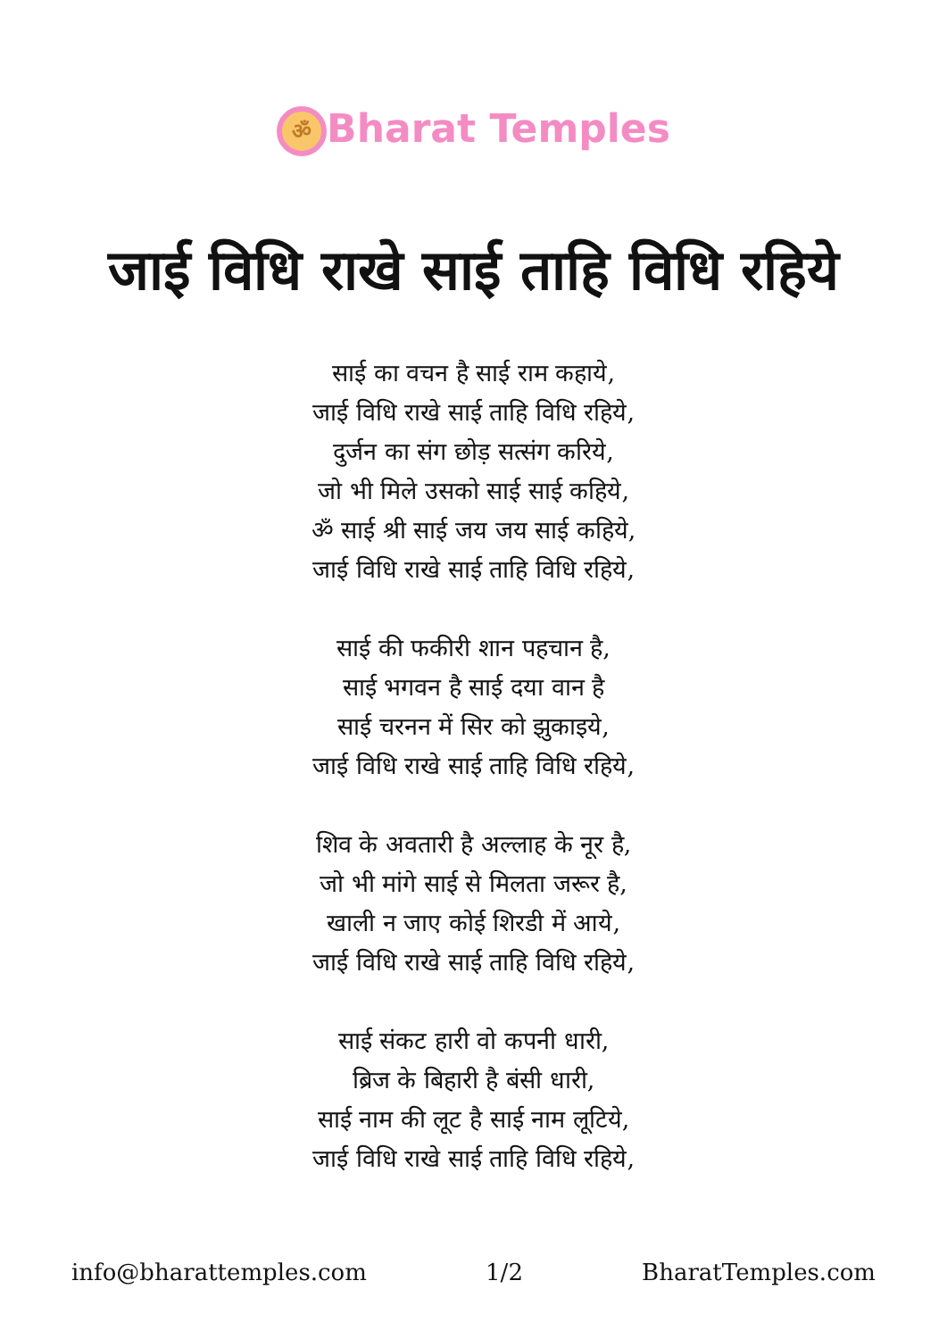ॐ Bharat Temples
जाई विधि राखे साई ताहि विधि रहिये
साई का वचन है साई राम कहाये,
जाई विधि राखे साई ताहि विधि रहिये,
दुर्जन का संग छोड़ सत्संग करिये,
जो भी मिले उसको साई साई कहिये,
ॐ साई श्री साई जय जय साई कहिये,
जाई विधि राखे साई ताहि विधि रहिये,
साई की फकीरी शान पहचान है,
साई भगवन है साई दया वान है
साई चरनन में सिर को झुकाइये,
जाई विधि राखे साई ताहि विधि रहिये,
शिव के अवतारी है अल्लाह के नूर है,
जो भी मांगे साई से मिलता जरूर है,
खाली न जाए कोई शिरडी में आये,
जाई विधि राखे साई ताहि विधि रहिये,
साई संकट हारी वो कपनी धारी,
ब्रिज के बिहारी है बंसी धारी,
साई नाम की लूट है साई नाम लूटिये,
जाई विधि राखे साई ताहि विधि रहिये,
info@bharattemples.com 1/2 BharatTemples.com